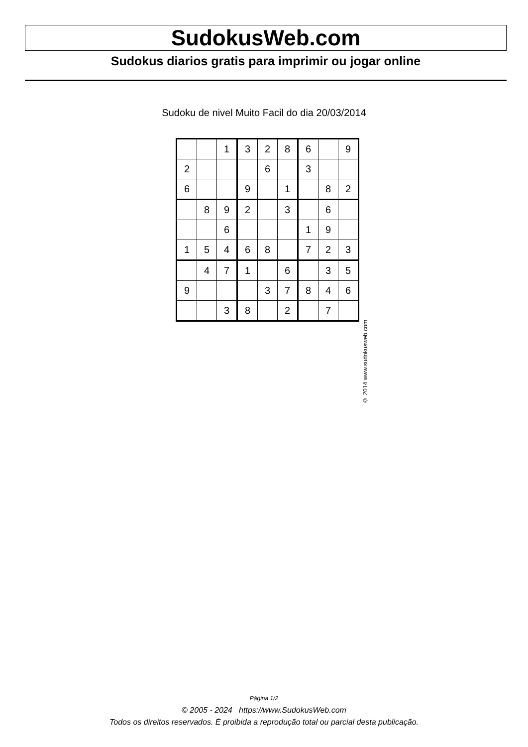SudokusWeb.com
Sudokus diarios gratis para imprimir ou jogar online
Sudoku de nivel Muito Facil do dia 20/03/2014
| | | 1 | 3 | 2 | 8 | 6 | | 9 |
| 2 | | | | 6 | | 3 | | |
| 6 | | | 9 | | 1 | | 8 | 2 |
| | 8 | 9 | 2 | | 3 | | 6 | |
| | | 6 | | | | 1 | 9 | |
| 1 | 5 | 4 | 6 | 8 | | 7 | 2 | 3 |
| | 4 | 7 | 1 | | 6 | | 3 | 5 |
| 9 | | | | 3 | 7 | 8 | 4 | 6 |
| | | 3 | 8 | | 2 | | 7 | |
© 2014 www.sudokusweb.com
Página 1/2
© 2005 - 2024 https://www.SudokusWeb.com
Todos os direitos reservados. É proibida a reprodução total ou parcial desta publicação.